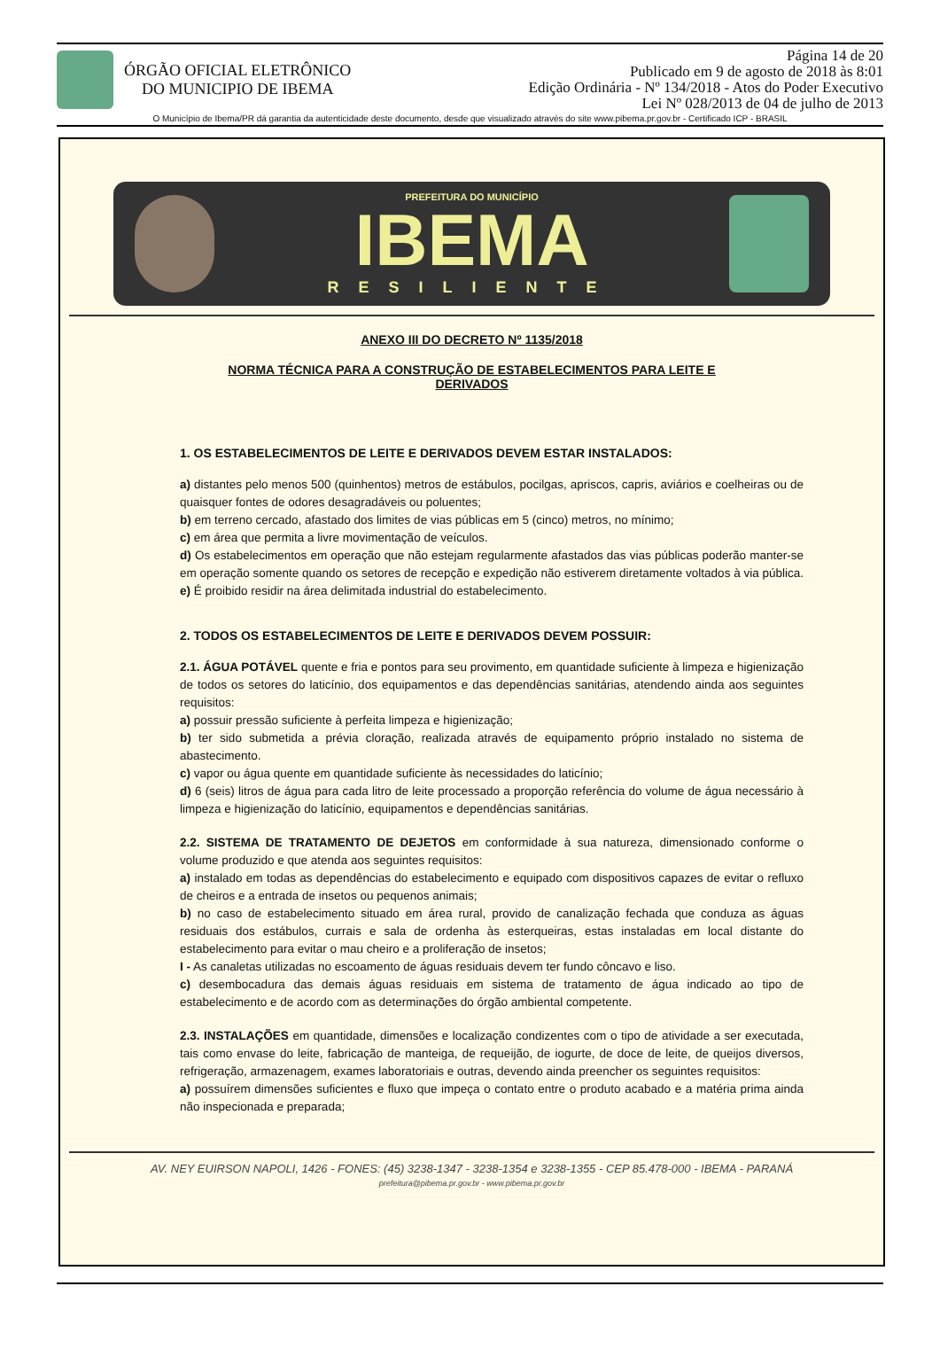ÓRGÃO OFICIAL ELETRÔNICO
DO MUNICIPIO DE IBEMA
Página 14 de 20
Publicado em 9 de agosto de 2018 às 8:01
Edição Ordinária - Nº 134/2018 - Atos do Poder Executivo
Lei Nº 028/2013 de 04 de julho de 2013
O Município de Ibema/PR dá garantia da autenticidade deste documento, desde que visualizado através do site www.pibema.pr.gov.br - Certificado ICP - BRASIL
PREFEITURA DO MUNICÍPIO
IBEMA
RESILIENTE
ANEXO III DO DECRETO Nº 1135/2018
NORMA TÉCNICA PARA A CONSTRUÇÃO DE ESTABELECIMENTOS PARA LEITE E
DERIVADOS
1. OS ESTABELECIMENTOS DE LEITE E DERIVADOS DEVEM ESTAR INSTALADOS:
a) distantes pelo menos 500 (quinhentos) metros de estábulos, pocilgas, apriscos, capris, aviários e coelheiras ou de quaisquer fontes de odores desagradáveis ou poluentes;
b) em terreno cercado, afastado dos limites de vias públicas em 5 (cinco) metros, no mínimo;
c) em área que permita a livre movimentação de veículos.
d) Os estabelecimentos em operação que não estejam regularmente afastados das vias públicas poderão manter-se em operação somente quando os setores de recepção e expedição não estiverem diretamente voltados à via pública.
e) É proibido residir na área delimitada industrial do estabelecimento.
2. TODOS OS ESTABELECIMENTOS DE LEITE E DERIVADOS DEVEM POSSUIR:
2.1. ÁGUA POTÁVEL quente e fria e pontos para seu provimento, em quantidade suficiente à limpeza e higienização de todos os setores do laticínio, dos equipamentos e das dependências sanitárias, atendendo ainda aos seguintes requisitos:
a) possuir pressão suficiente à perfeita limpeza e higienização;
b) ter sido submetida a prévia cloração, realizada através de equipamento próprio instalado no sistema de abastecimento.
c) vapor ou água quente em quantidade suficiente às necessidades do laticínio;
d) 6 (seis) litros de água para cada litro de leite processado a proporção referência do volume de água necessário à limpeza e higienização do laticínio, equipamentos e dependências sanitárias.
2.2. SISTEMA DE TRATAMENTO DE DEJETOS em conformidade à sua natureza, dimensionado conforme o volume produzido e que atenda aos seguintes requisitos:
a) instalado em todas as dependências do estabelecimento e equipado com dispositivos capazes de evitar o refluxo de cheiros e a entrada de insetos ou pequenos animais;
b) no caso de estabelecimento situado em área rural, provido de canalização fechada que conduza as águas residuais dos estábulos, currais e sala de ordenha às esterqueiras, estas instaladas em local distante do estabelecimento para evitar o mau cheiro e a proliferação de insetos;
I - As canaletas utilizadas no escoamento de águas residuais devem ter fundo côncavo e liso.
c) desembocadura das demais águas residuais em sistema de tratamento de água indicado ao tipo de estabelecimento e de acordo com as determinações do órgão ambiental competente.
2.3. INSTALAÇÕES em quantidade, dimensões e localização condizentes com o tipo de atividade a ser executada, tais como envase do leite, fabricação de manteiga, de requeijão, de iogurte, de doce de leite, de queijos diversos, refrigeração, armazenagem, exames laboratoriais e outras, devendo ainda preencher os seguintes requisitos:
a) possuírem dimensões suficientes e fluxo que impeça o contato entre o produto acabado e a matéria prima ainda não inspecionada e preparada;
AV. NEY EUIRSON NAPOLI, 1426 - FONES: (45) 3238-1347 - 3238-1354 e 3238-1355 - CEP 85.478-000 - IBEMA - PARANÁ
prefeitura@pibema.pr.gov.br - www.pibema.pr.gov.br